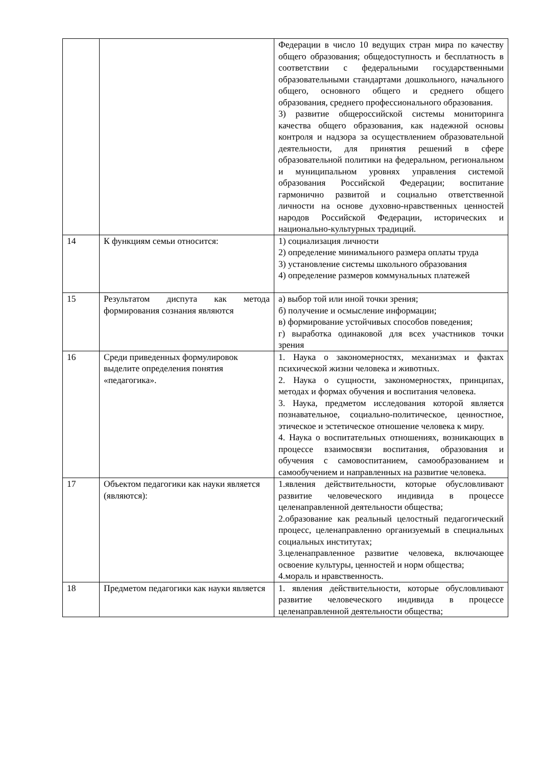| | | Федерации в число 10 ведущих стран мира по качеству общего образования; общедоступность и бесплатность в соответствии с федеральными государственными образовательными стандартами дошкольного, начального общего, основного общего и среднего общего образования, среднего профессионального образования. 3) развитие общероссийской системы мониторинга качества общего образования, как надежной основы контроля и надзора за осуществлением образовательной деятельности, для принятия решений в сфере образовательной политики на федеральном, региональном и муниципальном уровнях управления системой образования Российской Федерации; воспитание гармонично развитой и социально ответственной личности на основе духовно-нравственных ценностей народов Российской Федерации, исторических и национально-культурных традиций. |
| 14 | К функциям семьи относится: | 1) социализация личности 2) определение минимального размера оплаты труда 3) установление системы школьного образования 4) определение размеров коммунальных платежей |
| 15 | Результатом диспута как метода формирования сознания являются | а) выбор той или иной точки зрения; б) получение и осмысление информации; в) формирование устойчивых способов поведения; г) выработка одинаковой для всех участников точки зрения |
| 16 | Среди приведенных формулировок выделите определения понятия «педагогика». | 1. Наука о закономерностях, механизмах и фактах психической жизни человека и животных. 2. Наука о сущности, закономерностях, принципах, методах и формах обучения и воспитания человека. 3. Наука, предметом исследования которой является познавательное, социально-политическое, ценностное, этическое и эстетическое отношение человека к миру. 4. Наука о воспитательных отношениях, возникающих в процессе взаимосвязи воспитания, образования и обучения с самовоспитанием, самообразованием и самообучением и направленных на развитие человека. |
| 17 | Объектом педагогики как науки является (являются): | 1.явления действительности, которые обусловливают развитие человеческого индивида в процессе целенаправленной деятельности общества; 2.образование как реальный целостный педагогический процесс, целенаправленно организуемый в специальных социальных институтах; 3.целенаправленное развитие человека, включающее освоение культуры, ценностей и норм общества; 4.мораль и нравственность. |
| 18 | Предметом педагогики как науки является | 1. явления действительности, которые обусловливают развитие человеческого индивида в процессе целенаправленной деятельности общества; |